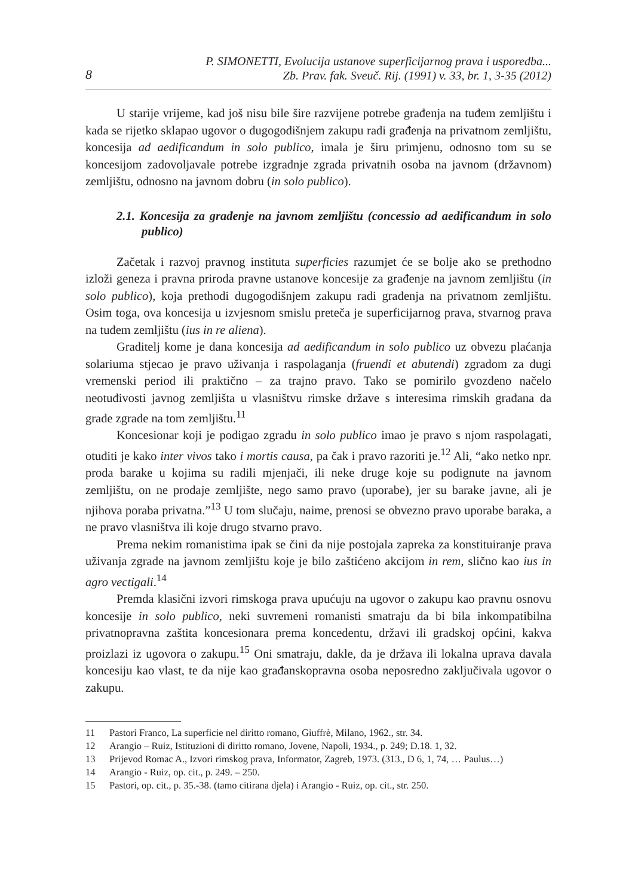8
P. SIMONETTI, Evolucija ustanove superficijarnog prava i usporedba...
Zb. Prav. fak. Sveuč. Rij. (1991) v. 33, br. 1, 3-35 (2012)
U starije vrijeme, kad još nisu bile šire razvijene potrebe građenja na tuđem zemljištu i kada se rijetko sklapao ugovor o dugogodišnjem zakupu radi građenja na privatnom zemljištu, koncesija ad aedificandum in solo publico, imala je širu primjenu, odnosno tom su se koncesijom zadovoljavale potrebe izgradnje zgrada privatnih osoba na javnom (državnom) zemljištu, odnosno na javnom dobru (in solo publico).
2.1. Koncesija za građenje na javnom zemljištu (concessio ad aedificandum in solo publico)
Začetak i razvoj pravnog instituta superficies razumjet će se bolje ako se prethodno izloži geneza i pravna priroda pravne ustanove koncesije za građenje na javnom zemljištu (in solo publico), koja prethodi dugogodišnjem zakupu radi građenja na privatnom zemljištu. Osim toga, ova koncesija u izvjesnom smislu preteča je superficijarnog prava, stvarnog prava na tuđem zemljištu (ius in re aliena).
Graditelj kome je dana koncesija ad aedificandum in solo publico uz obvezu plaćanja solariuma stjecao je pravo uživanja i raspolaganja (fruendi et abutendi) zgradom za dugi vremenski period ili praktično – za trajno pravo. Tako se pomirilo gvozdeno načelo neotuđivosti javnog zemljišta u vlasništvu rimske države s interesima rimskih građana da grade zgrade na tom zemljištu.<sup>11</sup>
Koncesionar koji je podigao zgradu in solo publico imao je pravo s njom raspolagati, otuđiti je kako inter vivos tako i mortis causa, pa čak i pravo razoriti je.<sup>12</sup> Ali, “ako netko npr. proda barake u kojima su radili mjenjači, ili neke druge koje su podignute na javnom zemljištu, on ne prodaje zemljište, nego samo pravo (uporabe), jer su barake javne, ali je njihova poraba privatna.”<sup>13</sup> U tom slučaju, naime, prenosi se obvezno pravo uporabe baraka, a ne pravo vlasništva ili koje drugo stvarno pravo.
Prema nekim romanistima ipak se čini da nije postojala zapreka za konstituiranje prava uživanja zgrade na javnom zemljištu koje je bilo zaštićeno akcijom in rem, slično kao ius in agro vectigali.<sup>14</sup>
Premda klasični izvori rimskoga prava upućuju na ugovor o zakupu kao pravnu osnovu koncesije in solo publico, neki suvremeni romanisti smatraju da bi bila inkompatibilna privatnopravna zaštita koncesionara prema koncedentu, državi ili gradskoj općini, kakva proizlazi iz ugovora o zakupu.<sup>15</sup> Oni smatraju, dakle, da je država ili lokalna uprava davala koncesiju kao vlast, te da nije kao građanskopravna osoba neposredno zaključivala ugovor o zakupu.
11 Pastori Franco, La superficie nel diritto romano, Giuffrè, Milano, 1962., str. 34.
12 Arangio – Ruiz, Istituzioni di diritto romano, Jovene, Napoli, 1934., p. 249; D.18. 1, 32.
13 Prijevod Romac A., Izvori rimskog prava, Informator, Zagreb, 1973. (313., D 6, 1, 74, … Paulus…)
14 Arangio - Ruiz, op. cit., p. 249. – 250.
15 Pastori, op. cit., p. 35.-38. (tamo citirana djela) i Arangio - Ruiz, op. cit., str. 250.